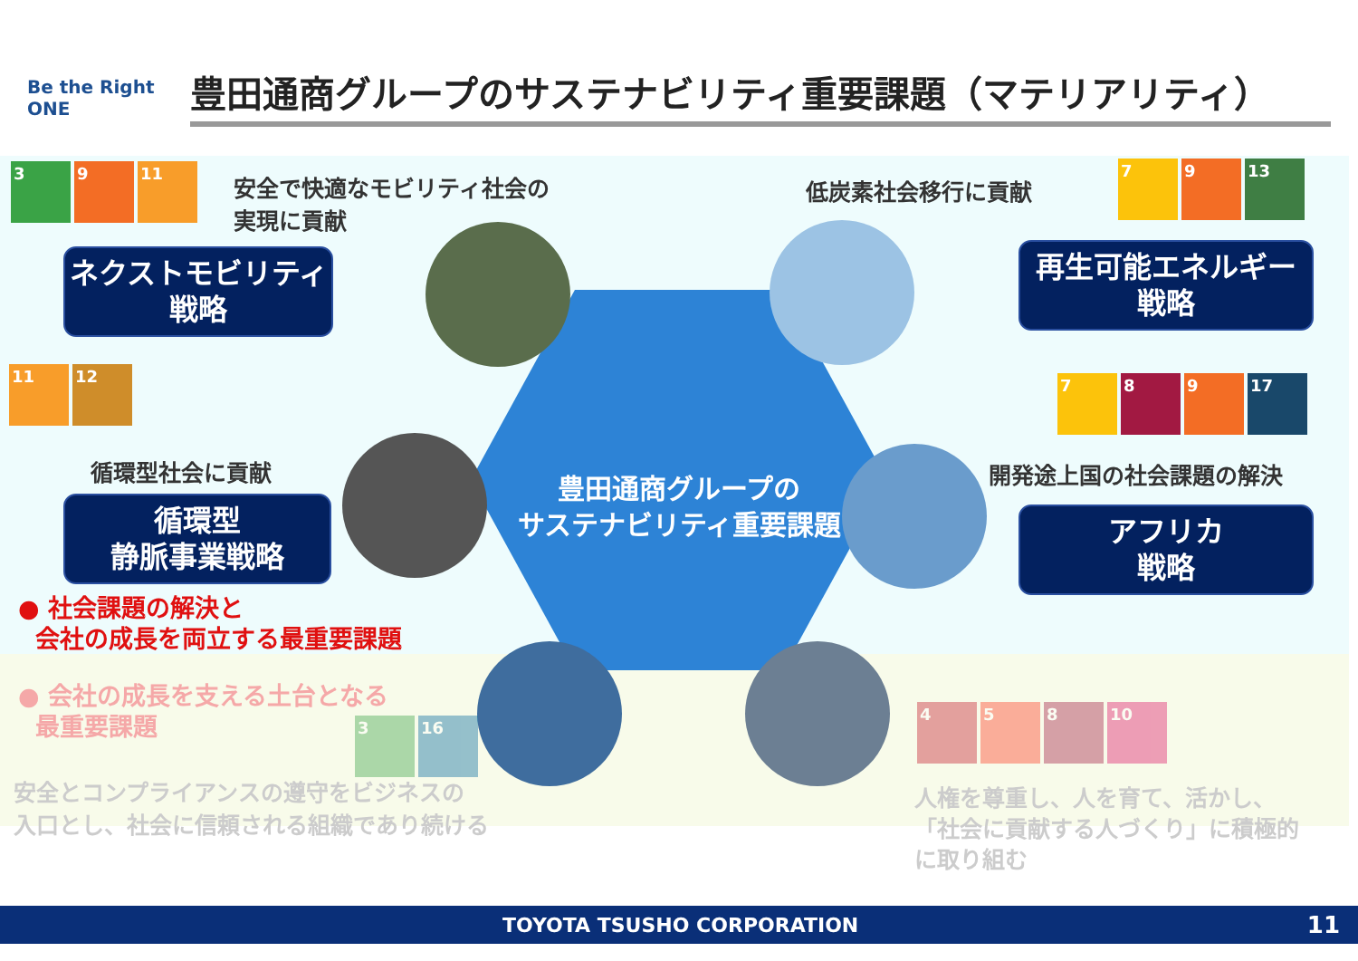Be the Right ONE
豊田通商グループのサステナビリティ重要課題（マテリアリティ）
3 9 11
安全で快適なモビリティ社会の
実現に貢献
低炭素社会移行に貢献
7 9 13
ネクストモビリティ
戦略
再生可能エネルギー
戦略
11 12
7 8 9 17
循環型社会に貢献 開発途上国の社会課題の解決
循環型
静脈事業戦略
アフリカ
戦略
豊田通商グループの
サステナビリティ重要課題
● 社会課題の解決と
会社の成長を両立する最重要課題
● 会社の成長を支える土台となる
最重要課題
3 16
4 5 8 10
安全とコンプライアンスの遵守をビジネスの
入口とし、社会に信頼される組織であり続ける
人権を尊重し、人を育て、活かし、
「社会に貢献する人づくり」に積極的
に取り組む
TOYOTA TSUSHO CORPORATION 11